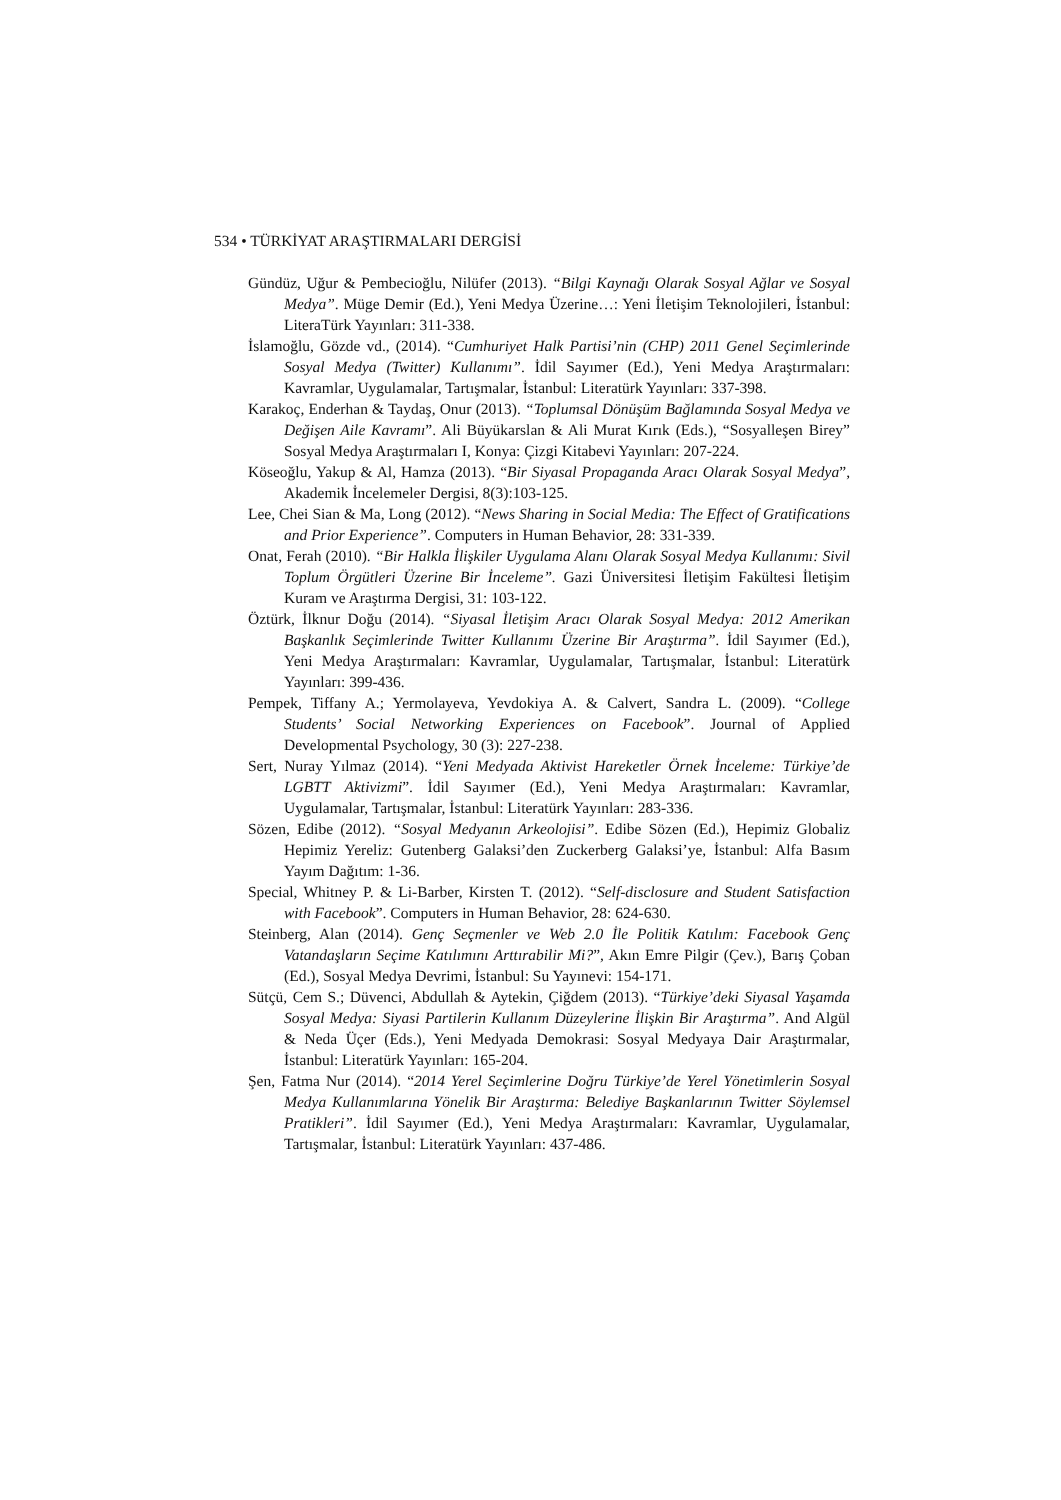534 • TÜRKİYAT ARAŞTIRMALARI DERGİSİ
Gündüz, Uğur & Pembecioğlu, Nilüfer (2013). “Bilgi Kaynağı Olarak Sosyal Ağlar ve Sosyal Medya”. Müge Demir (Ed.), Yeni Medya Üzerine…: Yeni İletişim Teknolojileri, İstanbul: LiteraTürk Yayınları: 311-338.
İslamoğlu, Gözde vd., (2014). “Cumhuriyet Halk Partisi’nin (CHP) 2011 Genel Seçimlerinde Sosyal Medya (Twitter) Kullanımı”. İdil Sayımer (Ed.), Yeni Medya Araştırmaları: Kavramlar, Uygulamalar, Tartışmalar, İstanbul: Literatürk Yayınları: 337-398.
Karakoç, Enderhan & Taydaş, Onur (2013). “Toplumsal Dönüşüm Bağlamında Sosyal Medya ve Değişen Aile Kavramı”. Ali Büyükarslan & Ali Murat Kırık (Eds.), “Sosyalleşen Birey” Sosyal Medya Araştırmaları I, Konya: Çizgi Kitabevi Yayınları: 207-224.
Köseoğlu, Yakup & Al, Hamza (2013). “Bir Siyasal Propaganda Aracı Olarak Sosyal Medya”, Akademik İncelemeler Dergisi, 8(3):103-125.
Lee, Chei Sian & Ma, Long (2012). “News Sharing in Social Media: The Effect of Gratifications and Prior Experience”. Computers in Human Behavior, 28: 331-339.
Onat, Ferah (2010). “Bir Halkla İlişkiler Uygulama Alanı Olarak Sosyal Medya Kullanımı: Sivil Toplum Örgütleri Üzerine Bir İnceleme”. Gazi Üniversitesi İletişim Fakültesi İletişim Kuram ve Araştırma Dergisi, 31: 103-122.
Öztürk, İlknur Doğu (2014). “Siyasal İletişim Aracı Olarak Sosyal Medya: 2012 Amerikan Başkanlık Seçimlerinde Twitter Kullanımı Üzerine Bir Araştırma”. İdil Sayımer (Ed.), Yeni Medya Araştırmaları: Kavramlar, Uygulamalar, Tartışmalar, İstanbul: Literatürk Yayınları: 399-436.
Pempek, Tiffany A.; Yermolayeva, Yevdokiya A. & Calvert, Sandra L. (2009). “College Students’ Social Networking Experiences on Facebook”. Journal of Applied Developmental Psychology, 30 (3): 227-238.
Sert, Nuray Yılmaz (2014). “Yeni Medyada Aktivist Hareketler Örnek İnceleme: Türkiye’de LGBTT Aktivizmi”. İdil Sayımer (Ed.), Yeni Medya Araştırmaları: Kavramlar, Uygulamalar, Tartışmalar, İstanbul: Literatürk Yayınları: 283-336.
Sözen, Edibe (2012). “Sosyal Medyanın Arkeolojisi”. Edibe Sözen (Ed.), Hepimiz Globaliz Hepimiz Yereliz: Gutenberg Galaksi’den Zuckerberg Galaksi’ye, İstanbul: Alfa Basım Yayım Dağıtım: 1-36.
Special, Whitney P. & Li-Barber, Kirsten T. (2012). “Self-disclosure and Student Satisfaction with Facebook”. Computers in Human Behavior, 28: 624-630.
Steinberg, Alan (2014). Genç Seçmenler ve Web 2.0 İle Politik Katılım: Facebook Genç Vatandaşların Seçime Katılımını Arttırabilir Mi?”, Akın Emre Pilgir (Çev.), Barış Çoban (Ed.), Sosyal Medya Devrimi, İstanbul: Su Yayınevi: 154-171.
Sütçü, Cem S.; Düvenci, Abdullah & Aytekin, Çiğdem (2013). “Türkiye’deki Siyasal Yaşamda Sosyal Medya: Siyasi Partilerin Kullanım Düzeylerine İlişkin Bir Araştırma”. And Algül & Neda Üçer (Eds.), Yeni Medyada Demokrasi: Sosyal Medyaya Dair Araştırmalar, İstanbul: Literatürk Yayınları: 165-204.
Şen, Fatma Nur (2014). “2014 Yerel Seçimlerine Doğru Türkiye’de Yerel Yönetimlerin Sosyal Medya Kullanımlarına Yönelik Bir Araştırma: Belediye Başkanlarının Twitter Söylemsel Pratikleri”. İdil Sayımer (Ed.), Yeni Medya Araştırmaları: Kavramlar, Uygulamalar, Tartışmalar, İstanbul: Literatürk Yayınları: 437-486.